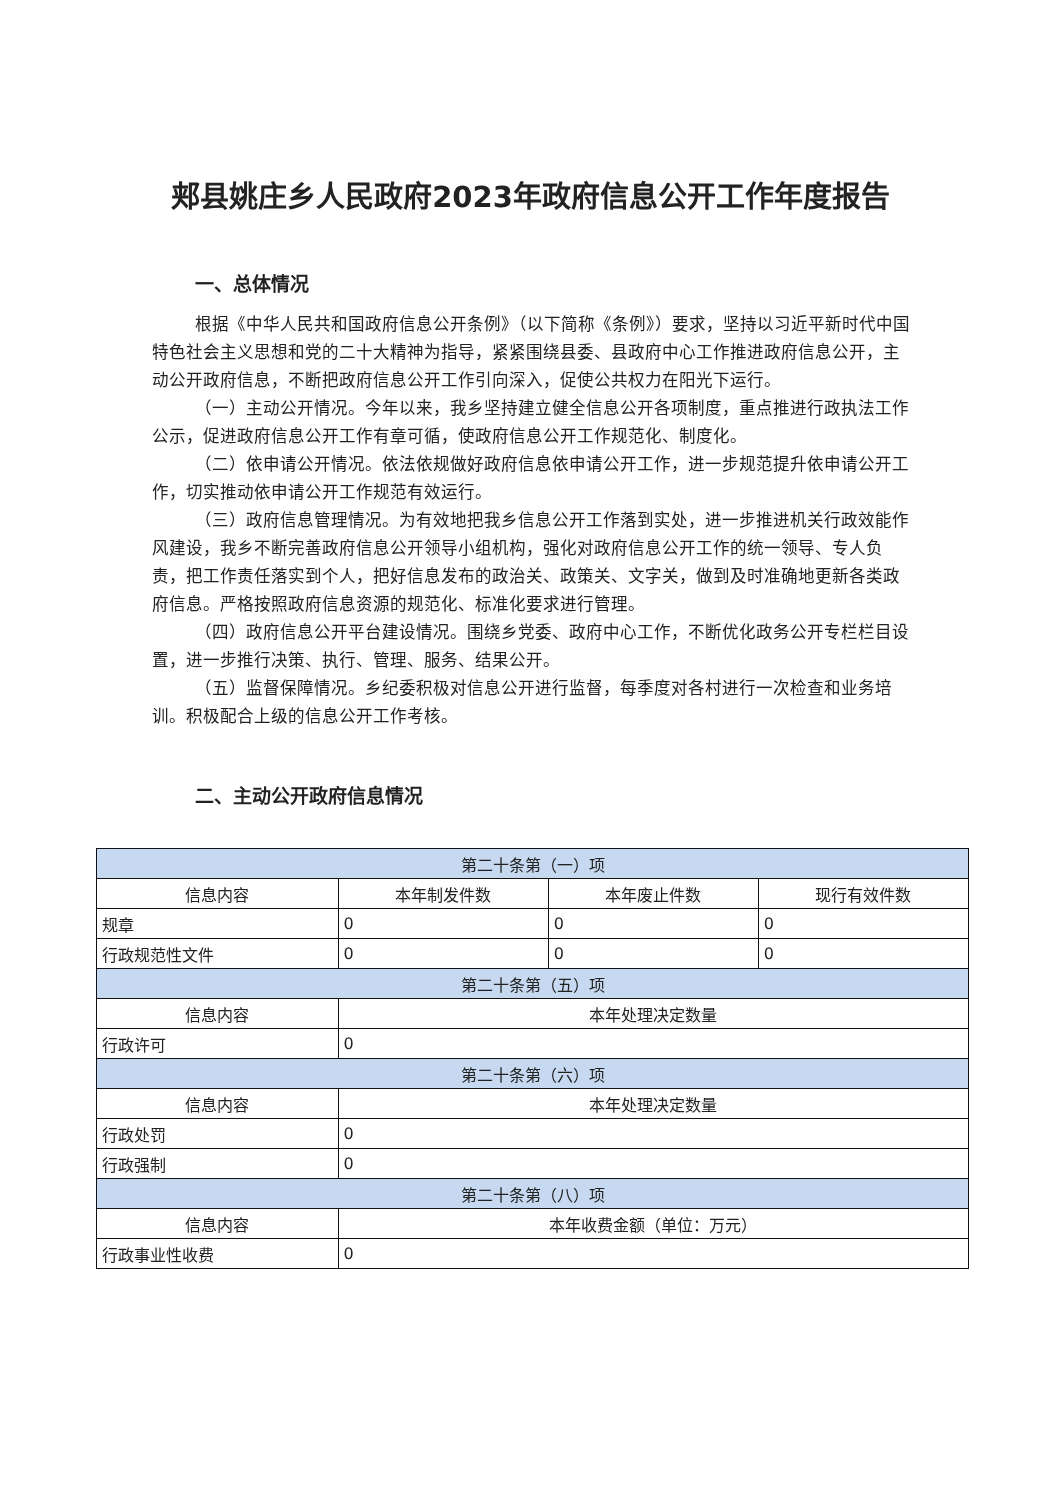郏县姚庄乡人民政府2023年政府信息公开工作年度报告
一、总体情况
根据《中华人民共和国政府信息公开条例》（以下简称《条例》）要求，坚持以习近平新时代中国特色社会主义思想和党的二十大精神为指导，紧紧围绕县委、县政府中心工作推进政府信息公开，主动公开政府信息，不断把政府信息公开工作引向深入，促使公共权力在阳光下运行。
（一）主动公开情况。今年以来，我乡坚持建立健全信息公开各项制度，重点推进行政执法工作公示，促进政府信息公开工作有章可循，使政府信息公开工作规范化、制度化。
（二）依申请公开情况。依法依规做好政府信息依申请公开工作，进一步规范提升依申请公开工作，切实推动依申请公开工作规范有效运行。
（三）政府信息管理情况。为有效地把我乡信息公开工作落到实处，进一步推进机关行政效能作风建设，我乡不断完善政府信息公开领导小组机构，强化对政府信息公开工作的统一领导、专人负责，把工作责任落实到个人，把好信息发布的政治关、政策关、文字关，做到及时准确地更新各类政府信息。严格按照政府信息资源的规范化、标准化要求进行管理。
（四）政府信息公开平台建设情况。围绕乡党委、政府中心工作，不断优化政务公开专栏栏目设置，进一步推行决策、执行、管理、服务、结果公开。
（五）监督保障情况。乡纪委积极对信息公开进行监督，每季度对各村进行一次检查和业务培训。积极配合上级的信息公开工作考核。
二、主动公开政府信息情况
| 第二十条第（一）项 | | | |
| 信息内容 | 本年制发件数 | 本年废止件数 | 现行有效件数 |
| 规章 | 0 | 0 | 0 |
| 行政规范性文件 | 0 | 0 | 0 |
| 第二十条第（五）项 | | | |
| 信息内容 | 本年处理决定数量 | | |
| 行政许可 | 0 | | |
| 第二十条第（六）项 | | | |
| 信息内容 | 本年处理决定数量 | | |
| 行政处罚 | 0 | | |
| 行政强制 | 0 | | |
| 第二十条第（八）项 | | | |
| 信息内容 | 本年收费金额（单位：万元） | | |
| 行政事业性收费 | 0 | | |